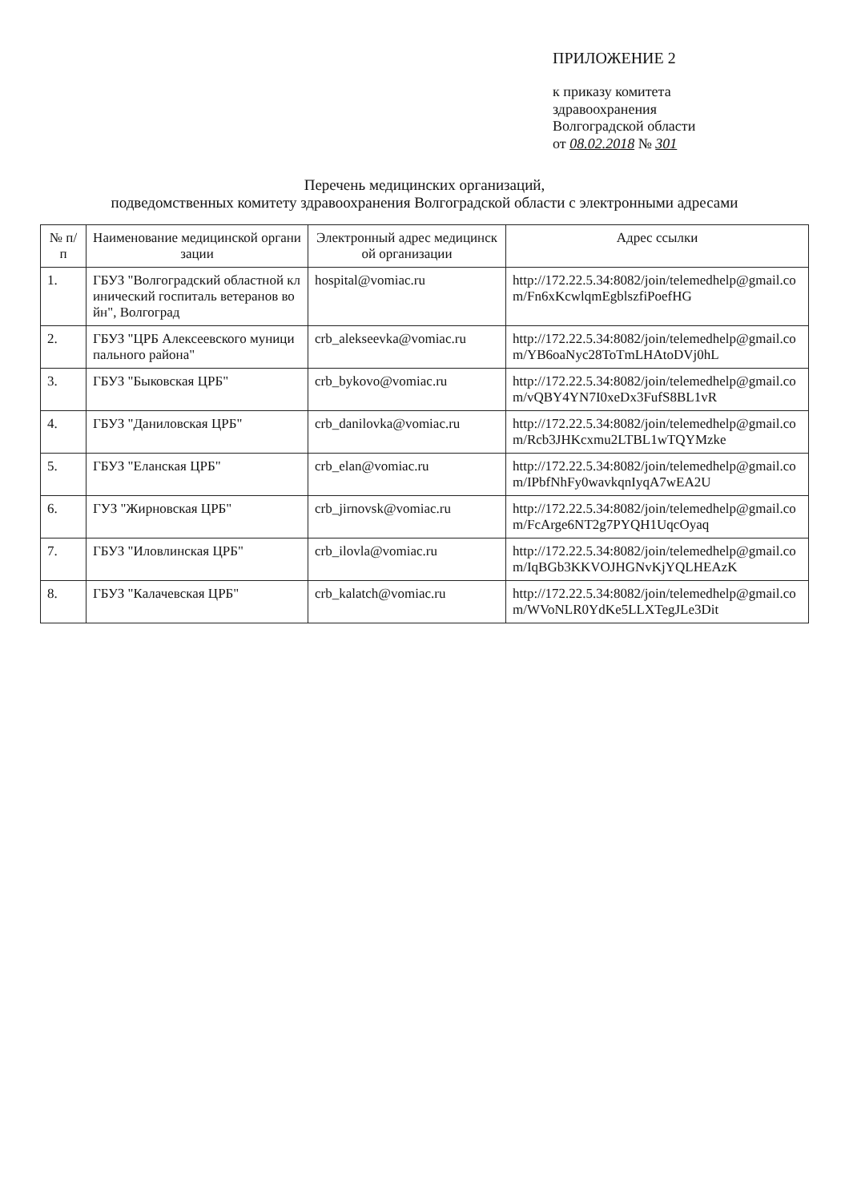ПРИЛОЖЕНИЕ 2
к приказу комитета
здравоохранения
Волгоградской области
от 08.02.2018 № 301
Перечень медицинских организаций,
подведомственных комитету здравоохранения Волгоградской области с электронными адресами
| № п/п | Наименование медицинской организации | Электронный адрес медицинской организации | Адрес ссылки |
| --- | --- | --- | --- |
| 1. | ГБУЗ "Волгоградский областной клинический госпиталь ветеранов войн", Волгоград | hospital@vomiac.ru | http://172.22.5.34:8082/join/telemedhelp@gmail.com/Fn6xKcwlqmEgblszfiPoefHG |
| 2. | ГБУЗ "ЦРБ Алексеевского муниципального района" | crb_alekseevka@vomiac.ru | http://172.22.5.34:8082/join/telemedhelp@gmail.com/YB6oaNyc28ToTmLHAtoDVj0hL |
| 3. | ГБУЗ "Быковская ЦРБ" | crb_bykovo@vomiac.ru | http://172.22.5.34:8082/join/telemedhelp@gmail.com/vQBY4YN7I0xeDx3FufS8BL1vR |
| 4. | ГБУЗ "Даниловская ЦРБ" | crb_danilovka@vomiac.ru | http://172.22.5.34:8082/join/telemedhelp@gmail.com/Rcb3JHKcxmu2LTBL1wTQYMzke |
| 5. | ГБУЗ "Еланская ЦРБ" | crb_elan@vomiac.ru | http://172.22.5.34:8082/join/telemedhelp@gmail.com/IPbfNhFy0wavkqnIyqA7wEA2U |
| 6. | ГУЗ "Жирновская ЦРБ" | crb_jirnovsk@vomiac.ru | http://172.22.5.34:8082/join/telemedhelp@gmail.com/FcArge6NT2g7PYQH1UqcOyaq |
| 7. | ГБУЗ "Иловлинская ЦРБ" | crb_ilovla@vomiac.ru | http://172.22.5.34:8082/join/telemedhelp@gmail.com/IqBGb3KKVOJHGNvKjYQLHEAzK |
| 8. | ГБУЗ "Калачевская ЦРБ" | crb_kalatch@vomiac.ru | http://172.22.5.34:8082/join/telemedhelp@gmail.com/WVoNLR0YdKe5LLXTegJLe3Dit |